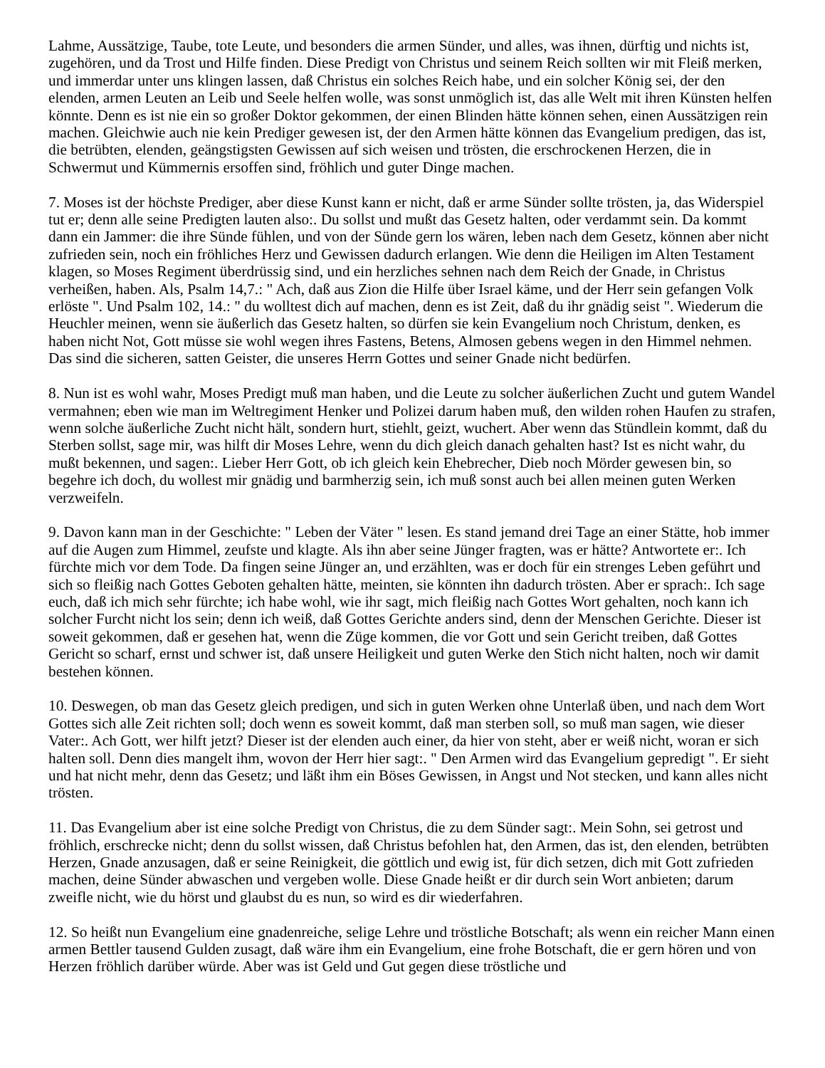Lahme, Aussätzige, Taube, tote Leute, und besonders die armen Sünder, und alles, was ihnen, dürftig und nichts ist, zugehören, und da Trost und Hilfe finden. Diese Predigt von Christus und seinem Reich sollten wir mit Fleiß merken, und immerdar unter uns klingen lassen, daß Christus ein solches Reich habe, und ein solcher König sei, der den elenden, armen Leuten an Leib und Seele helfen wolle, was sonst unmöglich ist, das alle Welt mit ihren Künsten helfen könnte. Denn es ist nie ein so großer Doktor gekommen, der einen Blinden hätte können sehen, einen Aussätzigen rein machen. Gleichwie auch nie kein Prediger gewesen ist, der den Armen hätte können das Evangelium predigen, das ist, die betrübten, elenden, geängstigsten Gewissen auf sich weisen und trösten, die erschrockenen Herzen, die in Schwermut und Kümmernis ersoffen sind, fröhlich und guter Dinge machen.
7. Moses ist der höchste Prediger, aber diese Kunst kann er nicht, daß er arme Sünder sollte trösten, ja, das Widerspiel tut er; denn alle seine Predigten lauten also:. Du sollst und mußt das Gesetz halten, oder verdammt sein. Da kommt dann ein Jammer: die ihre Sünde fühlen, und von der Sünde gern los wären, leben nach dem Gesetz, können aber nicht zufrieden sein, noch ein fröhliches Herz und Gewissen dadurch erlangen. Wie denn die Heiligen im Alten Testament klagen, so Moses Regiment überdrüssig sind, und ein herzliches sehnen nach dem Reich der Gnade, in Christus verheißen, haben. Als, Psalm 14,7.: " Ach, daß aus Zion die Hilfe über Israel käme, und der Herr sein gefangen Volk erlöste ". Und Psalm 102, 14.: " du wolltest dich auf machen, denn es ist Zeit, daß du ihr gnädig seist ". Wiederum die Heuchler meinen, wenn sie äußerlich das Gesetz halten, so dürfen sie kein Evangelium noch Christum, denken, es haben nicht Not, Gott müsse sie wohl wegen ihres Fastens, Betens, Almosen gebens wegen in den Himmel nehmen. Das sind die sicheren, satten Geister, die unseres Herrn Gottes und seiner Gnade nicht bedürfen.
8. Nun ist es wohl wahr, Moses Predigt muß man haben, und die Leute zu solcher äußerlichen Zucht und gutem Wandel vermahnen; eben wie man im Weltregiment Henker und Polizei darum haben muß, den wilden rohen Haufen zu strafen, wenn solche äußerliche Zucht nicht hält, sondern hurt, stiehlt, geizt, wuchert. Aber wenn das Stündlein kommt, daß du Sterben sollst, sage mir, was hilft dir Moses Lehre, wenn du dich gleich danach gehalten hast? Ist es nicht wahr, du mußt bekennen, und sagen:. Lieber Herr Gott, ob ich gleich kein Ehebrecher, Dieb noch Mörder gewesen bin, so begehre ich doch, du wollest mir gnädig und barmherzig sein, ich muß sonst auch bei allen meinen guten Werken verzweifeln.
9. Davon kann man in der Geschichte: " Leben der Väter " lesen. Es stand jemand drei Tage an einer Stätte, hob immer auf die Augen zum Himmel, zeufste und klagte. Als ihn aber seine Jünger fragten, was er hätte? Antwortete er:. Ich fürchte mich vor dem Tode. Da fingen seine Jünger an, und erzählten, was er doch für ein strenges Leben geführt und sich so fleißig nach Gottes Geboten gehalten hätte, meinten, sie könnten ihn dadurch trösten. Aber er sprach:. Ich sage euch, daß ich mich sehr fürchte; ich habe wohl, wie ihr sagt, mich fleißig nach Gottes Wort gehalten, noch kann ich solcher Furcht nicht los sein; denn ich weiß, daß Gottes Gerichte anders sind, denn der Menschen Gerichte. Dieser ist soweit gekommen, daß er gesehen hat, wenn die Züge kommen, die vor Gott und sein Gericht treiben, daß Gottes Gericht so scharf, ernst und schwer ist, daß unsere Heiligkeit und guten Werke den Stich nicht halten, noch wir damit bestehen können.
10. Deswegen, ob man das Gesetz gleich predigen, und sich in guten Werken ohne Unterlaß üben, und nach dem Wort Gottes sich alle Zeit richten soll; doch wenn es soweit kommt, daß man sterben soll, so muß man sagen, wie dieser Vater:. Ach Gott, wer hilft jetzt? Dieser ist der elenden auch einer, da hier von steht, aber er weiß nicht, woran er sich halten soll. Denn dies mangelt ihm, wovon der Herr hier sagt:. " Den Armen wird das Evangelium gepredigt ". Er sieht und hat nicht mehr, denn das Gesetz; und läßt ihm ein Böses Gewissen, in Angst und Not stecken, und kann alles nicht trösten.
11. Das Evangelium aber ist eine solche Predigt von Christus, die zu dem Sünder sagt:. Mein Sohn, sei getrost und fröhlich, erschrecke nicht; denn du sollst wissen, daß Christus befohlen hat, den Armen, das ist, den elenden, betrübten Herzen, Gnade anzusagen, daß er seine Reinigkeit, die göttlich und ewig ist, für dich setzen, dich mit Gott zufrieden machen, deine Sünder abwaschen und vergeben wolle. Diese Gnade heißt er dir durch sein Wort anbieten; darum zweifle nicht, wie du hörst und glaubst du es nun, so wird es dir wiederfahren.
12. So heißt nun Evangelium eine gnadenreiche, selige Lehre und tröstliche Botschaft; als wenn ein reicher Mann einen armen Bettler tausend Gulden zusagt, daß wäre ihm ein Evangelium, eine frohe Botschaft, die er gern hören und von Herzen fröhlich darüber würde. Aber was ist Geld und Gut gegen diese tröstliche und